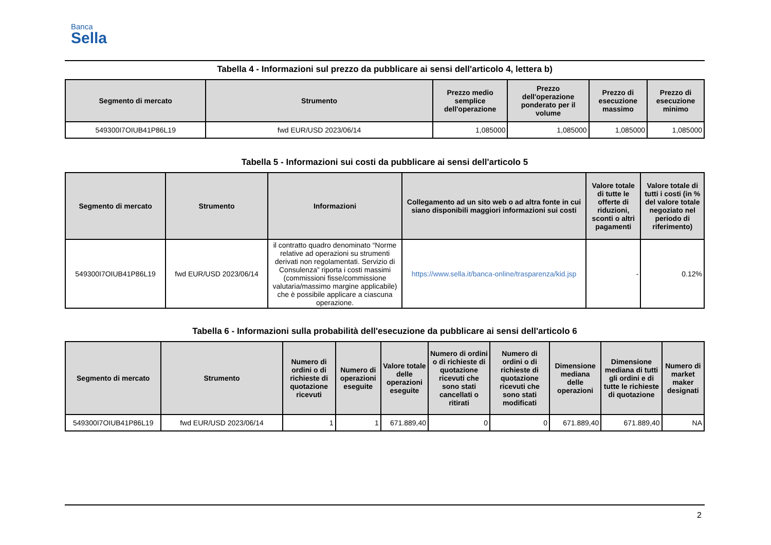Banca
Sella
Tabella 4 - Informazioni sul prezzo da pubblicare ai sensi dell'articolo 4, lettera b)
| Segmento di mercato | Strumento | Prezzo medio semplice dell'operazione | Prezzo dell'operazione ponderato per il volume | Prezzo di esecuzione massimo | Prezzo di esecuzione minimo |
| --- | --- | --- | --- | --- | --- |
| 549300I7OIUB41P86L19 | fwd EUR/USD 2023/06/14 | 1,085000 | 1,085000 | 1,085000 | 1,085000 |
Tabella 5 - Informazioni sui costi da pubblicare ai sensi dell'articolo 5
| Segmento di mercato | Strumento | Informazioni | Collegamento ad un sito web o ad altra fonte in cui siano disponibili maggiori informazioni sui costi | Valore totale di tutte le offerte di riduzioni, sconti o altri pagamenti | Valore totale di tutti i costi (in % del valore totale negoziato nel periodo di riferimento) |
| --- | --- | --- | --- | --- | --- |
| 549300I7OIUB41P86L19 | fwd EUR/USD 2023/06/14 | il contratto quadro denominato “Norme relative ad operazioni su strumenti derivati non regolamentati. Servizio di Consulenza” riporta i costi massimi (commissioni fisse/commissione valutaria/massimo margine applicabile) che è possibile applicare a ciascuna operazione. | https://www.sella.it/banca-online/trasparenza/kid.jsp | - | 0.12% |
Tabella 6 - Informazioni sulla probabilità dell'esecuzione da pubblicare ai sensi dell'articolo 6
| Segmento di mercato | Strumento | Numero di ordini o di richieste di quotazione ricevuti | Numero di operazioni eseguite | Valore totale delle operazioni eseguite | Numero di ordini o di richieste di quotazione ricevuti che sono stati cancellati o ritirati | Numero di ordini o di richieste di quotazione ricevuti che sono stati modificati | Dimensione mediana delle operazioni | Dimensione mediana di tutti gli ordini e di tutte le richieste di quotazione | Numero di market maker designati |
| --- | --- | --- | --- | --- | --- | --- | --- | --- | --- |
| 549300I7OIUB41P86L19 | fwd EUR/USD 2023/06/14 | 1 | 1 | 671.889,40 | 0 | 0 | 671.889,40 | 671.889,40 | NA |
2